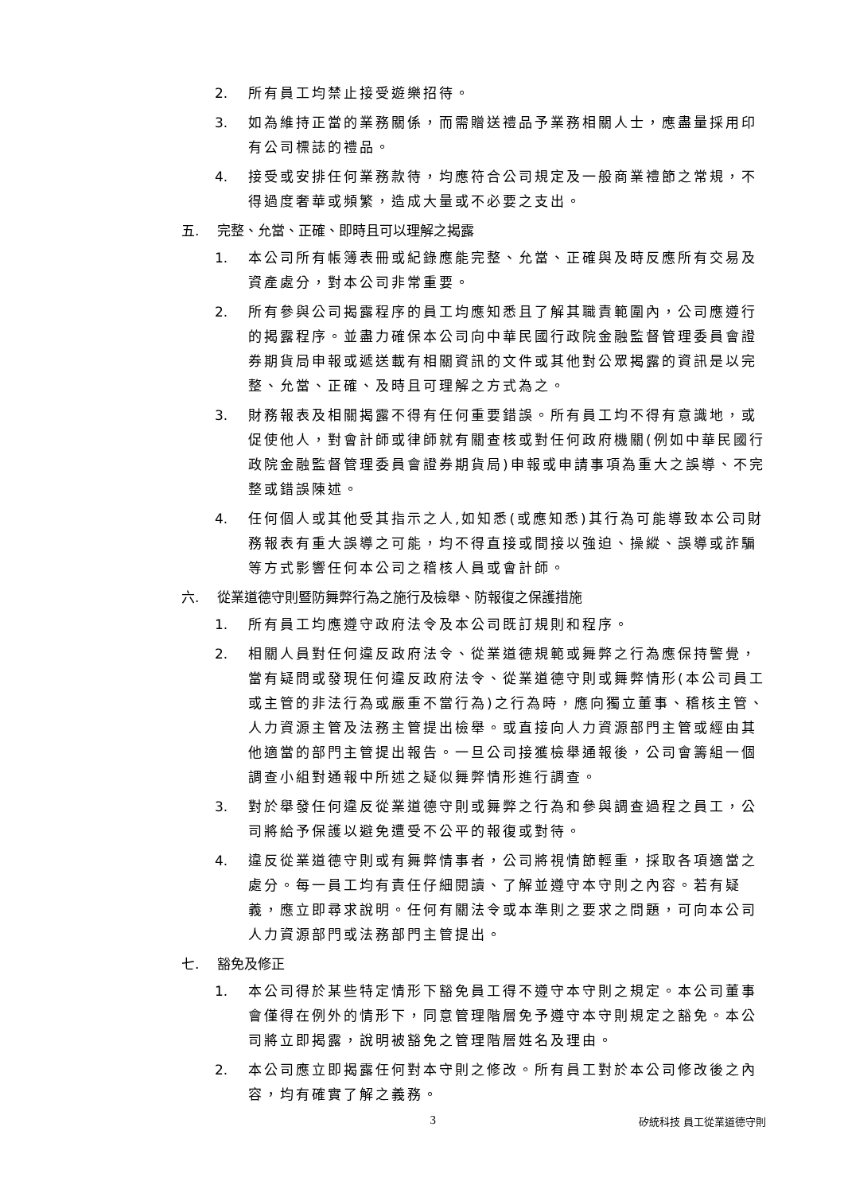2. 所有員工均禁止接受遊樂招待。
3. 如為維持正當的業務關係，而需贈送禮品予業務相關人士，應盡量採用印有公司標誌的禮品。
4. 接受或安排任何業務款待，均應符合公司規定及一般商業禮節之常規，不得過度奢華或頻繁，造成大量或不必要之支出。
五. 完整、允當、正確、即時且可以理解之揭露
1. 本公司所有帳簿表冊或紀錄應能完整、允當、正確與及時反應所有交易及資產處分，對本公司非常重要。
2. 所有參與公司揭露程序的員工均應知悉且了解其職責範圍內，公司應遵行的揭露程序。並盡力確保本公司向中華民國行政院金融監督管理委員會證券期貨局申報或遞送載有相關資訊的文件或其他對公眾揭露的資訊是以完整、允當、正確、及時且可理解之方式為之。
3. 財務報表及相關揭露不得有任何重要錯誤。所有員工均不得有意識地，或促使他人，對會計師或律師就有關查核或對任何政府機關(例如中華民國行政院金融監督管理委員會證券期貨局)申報或申請事項為重大之誤導、不完整或錯誤陳述。
4. 任何個人或其他受其指示之人,如知悉(或應知悉)其行為可能導致本公司財務報表有重大誤導之可能，均不得直接或間接以強迫、操縱、誤導或詐騙等方式影響任何本公司之稽核人員或會計師。
六. 從業道德守則暨防舞弊行為之施行及檢舉、防報復之保護措施
1. 所有員工均應遵守政府法令及本公司既訂規則和程序。
2. 相關人員對任何違反政府法令、從業道德規範或舞弊之行為應保持警覺，當有疑問或發現任何違反政府法令、從業道德守則或舞弊情形(本公司員工或主管的非法行為或嚴重不當行為)之行為時，應向獨立董事、稽核主管、人力資源主管及法務主管提出檢舉。或直接向人力資源部門主管或經由其他適當的部門主管提出報告。一旦公司接獲檢舉通報後，公司會籌組一個調查小組對通報中所述之疑似舞弊情形進行調查。
3. 對於舉發任何違反從業道德守則或舞弊之行為和參與調查過程之員工，公司將給予保護以避免遭受不公平的報復或對待。
4. 違反從業道德守則或有舞弊情事者，公司將視情節輕重，採取各項適當之處分。每一員工均有責任仔細閱讀、了解並遵守本守則之內容。若有疑義，應立即尋求說明。任何有關法令或本準則之要求之問題，可向本公司人力資源部門或法務部門主管提出。
七. 豁免及修正
1. 本公司得於某些特定情形下豁免員工得不遵守本守則之規定。本公司董事會僅得在例外的情形下，同意管理階層免予遵守本守則規定之豁免。本公司將立即揭露，說明被豁免之管理階層姓名及理由。
2. 本公司應立即揭露任何對本守則之修改。所有員工對於本公司修改後之內容，均有確實了解之義務。
3 矽統科技 員工從業道德守則